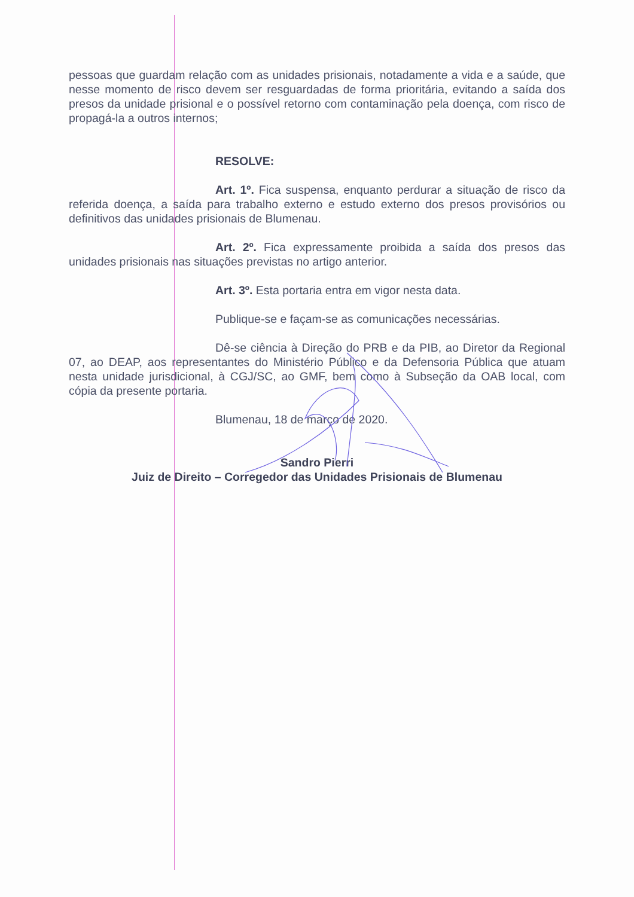pessoas que guardam relação com as unidades prisionais, notadamente a vida e a saúde, que nesse momento de risco devem ser resguardadas de forma prioritária, evitando a saída dos presos da unidade prisional e o possível retorno com contaminação pela doença, com risco de propagá-la a outros internos;
RESOLVE:
Art. 1º. Fica suspensa, enquanto perdurar a situação de risco da referida doença, a saída para trabalho externo e estudo externo dos presos provisórios ou definitivos das unidades prisionais de Blumenau.
Art. 2º. Fica expressamente proibida a saída dos presos das unidades prisionais nas situações previstas no artigo anterior.
Art. 3º. Esta portaria entra em vigor nesta data.
Publique-se e façam-se as comunicações necessárias.
Dê-se ciência à Direção do PRB e da PIB, ao Diretor da Regional 07, ao DEAP, aos representantes do Ministério Público e da Defensoria Pública que atuam nesta unidade jurisdicional, à CGJ/SC, ao GMF, bem como à Subseção da OAB local, com cópia da presente portaria.
Blumenau, 18 de março de 2020.
Sandro Pierri
Juiz de Direito – Corregedor das Unidades Prisionais de Blumenau